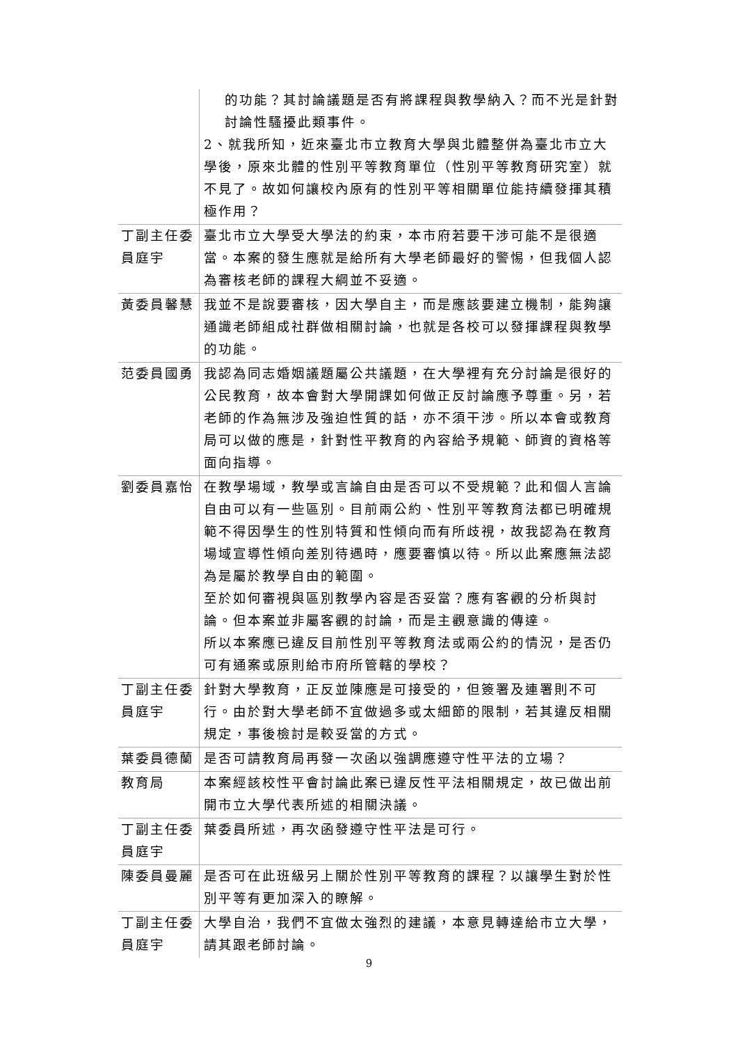| | 的功能？其討論議題是否有將課程與教學納入？而不光是針對討論性騷擾此類事件。 2、就我所知，近來臺北市立教育大學與北體整併為臺北市立大學後，原來北體的性別平等教育單位（性別平等教育研究室）就不見了。故如何讓校內原有的性別平等相關單位能持續發揮其積極作用？ |
| 丁副主任委員庭宇 | 臺北市立大學受大學法的約束，本市府若要干涉可能不是很適當。本案的發生應就是給所有大學老師最好的警惕，但我個人認為審核老師的課程大綱並不妥適。 |
| 黃委員馨慧 | 我並不是說要審核，因大學自主，而是應該要建立機制，能夠讓通識老師組成社群做相關討論，也就是各校可以發揮課程與教學的功能。 |
| 范委員國勇 | 我認為同志婚姻議題屬公共議題，在大學裡有充分討論是很好的公民教育，故本會對大學開課如何做正反討論應予尊重。另，若老師的作為無涉及強迫性質的話，亦不須干涉。所以本會或教育局可以做的應是，針對性平教育的內容給予規範、師資的資格等面向指導。 |
| 劉委員嘉怡 | 在教學場域，教學或言論自由是否可以不受規範？此和個人言論自由可以有一些區別。目前兩公約、性別平等教育法都已明確規範不得因學生的性別特質和性傾向而有所歧視，故我認為在教育場域宣導性傾向差別待遇時，應要審慎以待。所以此案應無法認為是屬於教學自由的範圍。 至於如何審視與區別教學內容是否妥當？應有客觀的分析與討論。但本案並非屬客觀的討論，而是主觀意識的傳達。 所以本案應已違反目前性別平等教育法或兩公約的情況，是否仍可有通案或原則給市府所管轄的學校？ |
| 丁副主任委員庭宇 | 針對大學教育，正反並陳應是可接受的，但簽署及連署則不可行。由於對大學老師不宜做過多或太細節的限制，若其違反相關規定，事後檢討是較妥當的方式。 |
| 葉委員德蘭 | 是否可請教育局再發一次函以強調應遵守性平法的立場？ |
| 教育局 | 本案經該校性平會討論此案已違反性平法相關規定，故已做出前開市立大學代表所述的相關決議。 |
| 丁副主任委員庭宇 | 葉委員所述，再次函發遵守性平法是可行。 |
| 陳委員曼麗 | 是否可在此班級另上關於性別平等教育的課程？以讓學生對於性別平等有更加深入的瞭解。 |
| 丁副主任委員庭宇 | 大學自治，我們不宜做太強烈的建議，本意見轉達給市立大學，請其跟老師討論。 |
9